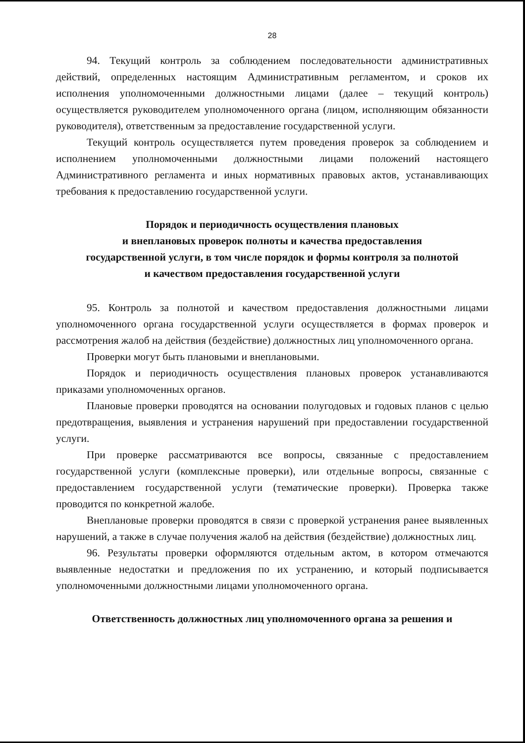28
94. Текущий контроль за соблюдением последовательности административных действий, определенных настоящим Административным регламентом, и сроков их исполнения уполномоченными должностными лицами (далее – текущий контроль) осуществляется руководителем уполномоченного органа (лицом, исполняющим обязанности руководителя), ответственным за предоставление государственной услуги.
Текущий контроль осуществляется путем проведения проверок за соблюдением и исполнением уполномоченными должностными лицами положений настоящего Административного регламента и иных нормативных правовых актов, устанавливающих требования к предоставлению государственной услуги.
Порядок и периодичность осуществления плановых
и внеплановых проверок полноты и качества предоставления
государственной услуги, в том числе порядок и формы контроля за полнотой
и качеством предоставления государственной услуги
95. Контроль за полнотой и качеством предоставления должностными лицами уполномоченного органа государственной услуги осуществляется в формах проверок и рассмотрения жалоб на действия (бездействие) должностных лиц уполномоченного органа.
Проверки могут быть плановыми и внеплановыми.
Порядок и периодичность осуществления плановых проверок устанавливаются приказами уполномоченных органов.
Плановые проверки проводятся на основании полугодовых и годовых планов с целью предотвращения, выявления и устранения нарушений при предоставлении государственной услуги.
При проверке рассматриваются все вопросы, связанные с предоставлением государственной услуги (комплексные проверки), или отдельные вопросы, связанные с предоставлением государственной услуги (тематические проверки). Проверка также проводится по конкретной жалобе.
Внеплановые проверки проводятся в связи с проверкой устранения ранее выявленных нарушений, а также в случае получения жалоб на действия (бездействие) должностных лиц.
96. Результаты проверки оформляются отдельным актом, в котором отмечаются выявленные недостатки и предложения по их устранению, и который подписывается уполномоченными должностными лицами уполномоченного органа.
Ответственность должностных лиц уполномоченного органа за решения и